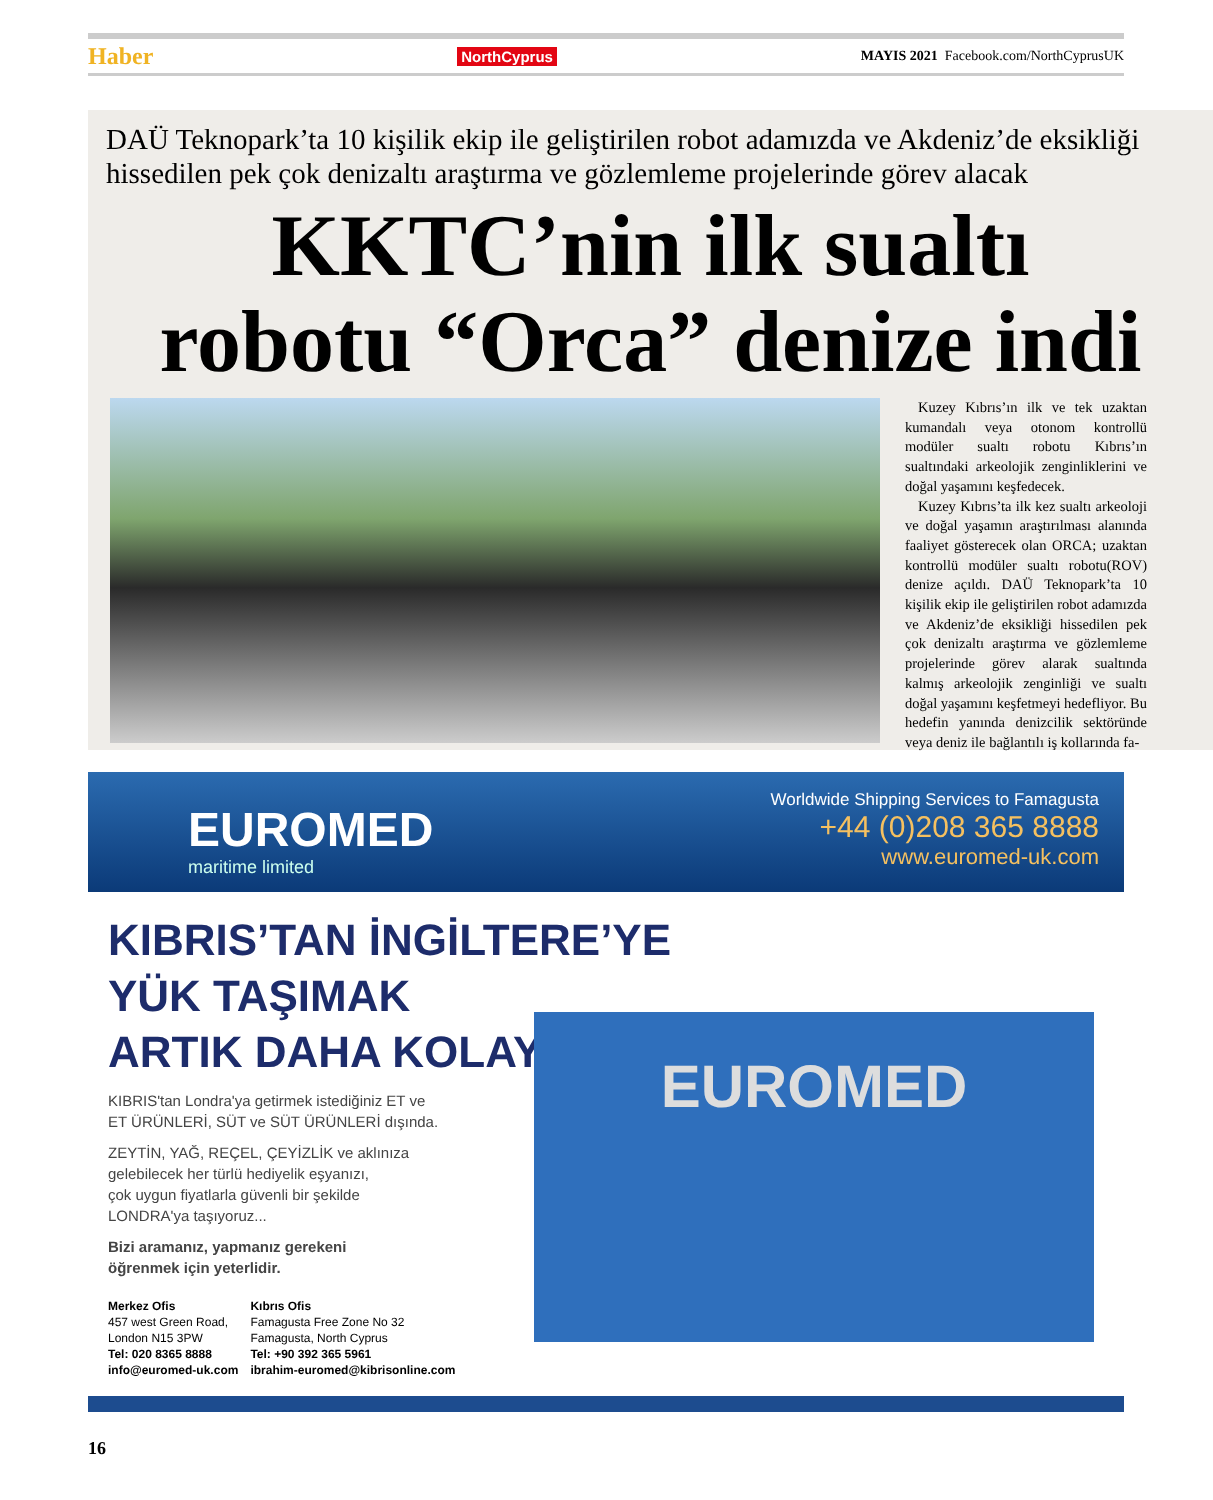Haber NorthCyprus MAYIS 2021 Facebook.com/NorthCyprusUK
DAÜ Teknopark’ta 10 kişilik ekip ile geliştirilen robot adamızda ve Akdeniz’de eksikliği hissedilen pek çok denizaltı araştırma ve gözlemleme projelerinde görev alacak
KKTC’nin ilk sualtı
robotu “Orca” denize indi
Kuzey Kıbrıs’ın ilk ve tek uzaktan kumandalı veya otonom kontrollü modüler sualtı robotu Kıbrıs’ın sualtındaki arkeolojik zenginliklerini ve doğal yaşamını keşfedecek.
Kuzey Kıbrıs’ta ilk kez sualtı arkeoloji ve doğal yaşamın araştırılması alanında faaliyet gösterecek olan ORCA; uzaktan kontrollü modüler sualtı robotu(ROV) denize açıldı. DAÜ Teknopark’ta 10 kişilik ekip ile geliştirilen robot adamızda ve Akdeniz’de eksikliği hissedilen pek çok denizaltı araştırma ve gözlemleme projelerinde görev alarak sualtında kalmış arkeolojik zenginliği ve sualtı doğal yaşamını keşfetmeyi hedefliyor. Bu hedefin yanında denizcilik sektöründe veya deniz ile bağlantılı iş kollarında fa-
EUROMED
maritime limited
Worldwide Shipping Services to Famagusta
+44 (0)208 365 8888
www.euromed-uk.com
EUROMED
KIBRIS’TAN İNGİLTERE’YE
YÜK TAŞIMAK
ARTIK DAHA KOLAY!
KIBRIS'tan Londra'ya getirmek istediğiniz ET ve
ET ÜRÜNLERİ, SÜT ve SÜT ÜRÜNLERİ dışında.
ZEYTİN, YAĞ, REÇEL, ÇEYİZLİK ve aklınıza
gelebilecek her türlü hediyelik eşyanızı,
çok uygun fiyatlarla güvenli bir şekilde
LONDRA'ya taşıyoruz...
Bizi aramanız, yapmanız gerekeni
öğrenmek için yeterlidir.
Merkez Ofis
457 west Green Road,
London N15 3PW
Tel: 020 8365 8888
info@euromed-uk.com
Kıbrıs Ofis
Famagusta Free Zone No 32
Famagusta, North Cyprus
Tel: +90 392 365 5961
ibrahim-euromed@kibrisonline.com
16